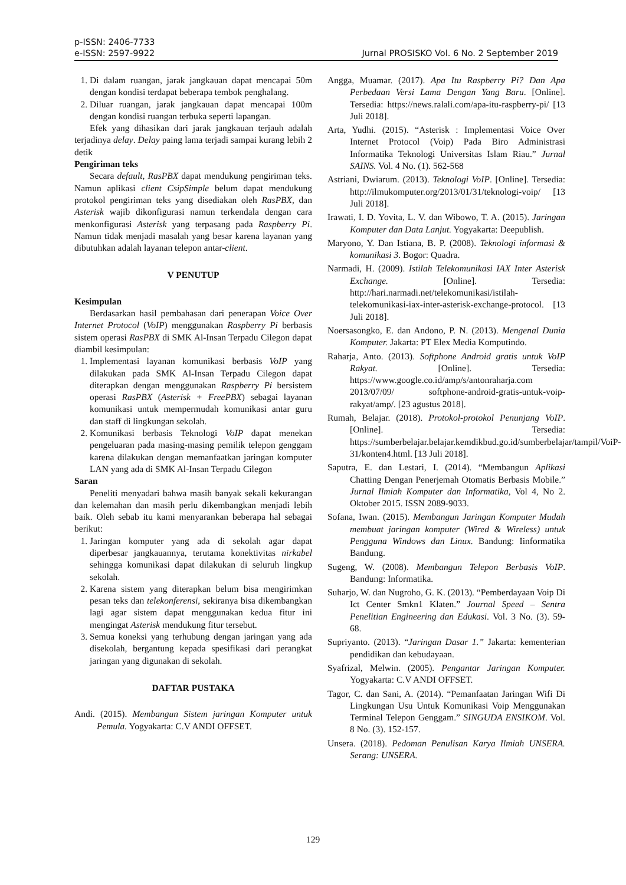p-ISSN: 2406-7733
e-ISSN: 2597-9922
Jurnal PROSISKO Vol. 6 No. 2 September 2019
1. Di dalam ruangan, jarak jangkauan dapat mencapai 50m dengan kondisi terdapat beberapa tembok penghalang.
2. Diluar ruangan, jarak jangkauan dapat mencapai 100m dengan kondisi ruangan terbuka seperti lapangan.
Efek yang dihasikan dari jarak jangkauan terjauh adalah terjadinya delay. Delay paing lama terjadi sampai kurang lebih 2 detik
Pengiriman teks
Secara default, RasPBX dapat mendukung pengiriman teks. Namun aplikasi client CsipSimple belum dapat mendukung protokol pengiriman teks yang disediakan oleh RasPBX, dan Asterisk wajib dikonfigurasi namun terkendala dengan cara menkonfigurasi Asterisk yang terpasang pada Raspberry Pi. Namun tidak menjadi masalah yang besar karena layanan yang dibutuhkan adalah layanan telepon antar-client.
V PENUTUP
Kesimpulan
Berdasarkan hasil pembahasan dari penerapan Voice Over Internet Protocol (VoIP) menggunakan Raspberry Pi berbasis sistem operasi RasPBX di SMK Al-Insan Terpadu Cilegon dapat diambil kesimpulan:
1. Implementasi layanan komunikasi berbasis VoIP yang dilakukan pada SMK Al-Insan Terpadu Cilegon dapat diterapkan dengan menggunakan Raspberry Pi bersistem operasi RasPBX (Asterisk + FreePBX) sebagai layanan komunikasi untuk mempermudah komunikasi antar guru dan staff di lingkungan sekolah.
2. Komunikasi berbasis Teknologi VoIP dapat menekan pengeluaran pada masing-masing pemilik telepon genggam karena dilakukan dengan memanfaatkan jaringan komputer LAN yang ada di SMK Al-Insan Terpadu Cilegon
Saran
Peneliti menyadari bahwa masih banyak sekali kekurangan dan kelemahan dan masih perlu dikembangkan menjadi lebih baik. Oleh sebab itu kami menyarankan beberapa hal sebagai berikut:
1. Jaringan komputer yang ada di sekolah agar dapat diperbesar jangkauannya, terutama konektivitas nirkabel sehingga komunikasi dapat dilakukan di seluruh lingkup sekolah.
2. Karena sistem yang diterapkan belum bisa mengirimkan pesan teks dan telekonferensi, sekiranya bisa dikembangkan lagi agar sistem dapat menggunakan kedua fitur ini mengingat Asterisk mendukung fitur tersebut.
3. Semua koneksi yang terhubung dengan jaringan yang ada disekolah, bergantung kepada spesifikasi dari perangkat jaringan yang digunakan di sekolah.
DAFTAR PUSTAKA
Andi. (2015). Membangun Sistem jaringan Komputer untuk Pemula. Yogyakarta: C.V ANDI OFFSET.
Angga, Muamar. (2017). Apa Itu Raspberry Pi? Dan Apa Perbedaan Versi Lama Dengan Yang Baru. [Online]. Tersedia: https://news.ralali.com/apa-itu-raspberry-pi/ [13 Juli 2018].
Arta, Yudhi. (2015). “Asterisk : Implementasi Voice Over Internet Protocol (Voip) Pada Biro Administrasi Informatika Teknologi Universitas Islam Riau.” Jurnal SAINS. Vol. 4 No. (1). 562-568
Astriani, Dwiarum. (2013). Teknologi VoIP. [Online]. Tersedia: http://ilmukomputer.org/2013/01/31/teknologi-voip/ [13 Juli 2018].
Irawati, I. D. Yovita, L. V. dan Wibowo, T. A. (2015). Jaringan Komputer dan Data Lanjut. Yogyakarta: Deepublish.
Maryono, Y. Dan Istiana, B. P. (2008). Teknologi informasi & komunikasi 3. Bogor: Quadra.
Narmadi, H. (2009). Istilah Telekomunikasi IAX Inter Asterisk Exchange. [Online]. Tersedia: http://hari.narmadi.net/telekomunikasi/istilah-telekomunikasi-iax-inter-asterisk-exchange-protocol. [13 Juli 2018].
Noersasongko, E. dan Andono, P. N. (2013). Mengenal Dunia Komputer. Jakarta: PT Elex Media Komputindo.
Raharja, Anto. (2013). Softphone Android gratis untuk VoIP Rakyat. [Online]. Tersedia: https://www.google.co.id/amp/s/antonraharja.com 2013/07/09/ softphone-android-gratis-untuk-voip-rakyat/amp/. [23 agustus 2018].
Rumah, Belajar. (2018). Protokol-protokol Penunjang VoIP. [Online]. Tersedia: https://sumberbelajar.belajar.kemdikbud.go.id/sumberbelajar/tampil/VoiP-31/konten4.html. [13 Juli 2018].
Saputra, E. dan Lestari, I. (2014). “Membangun Aplikasi Chatting Dengan Penerjemah Otomatis Berbasis Mobile.” Jurnal Ilmiah Komputer dan Informatika, Vol 4, No 2. Oktober 2015. ISSN 2089-9033.
Sofana, Iwan. (2015). Membangun Jaringan Komputer Mudah membuat jaringan komputer (Wired & Wireless) untuk Pengguna Windows dan Linux. Bandung: Iinformatika Bandung.
Sugeng, W. (2008). Membangun Telepon Berbasis VoIP. Bandung: Informatika.
Suharjo, W. dan Nugroho, G. K. (2013). “Pemberdayaan Voip Di Ict Center Smkn1 Klaten.” Journal Speed – Sentra Penelitian Engineering dan Edukasi. Vol. 3 No. (3). 59-68.
Supriyanto. (2013). “Jaringan Dasar 1.” Jakarta: kementerian pendidikan dan kebudayaan.
Syafrizal, Melwin. (2005). Pengantar Jaringan Komputer. Yogyakarta: C.V ANDI OFFSET.
Tagor, C. dan Sani, A. (2014). “Pemanfaatan Jaringan Wifi Di Lingkungan Usu Untuk Komunikasi Voip Menggunakan Terminal Telepon Genggam.” SINGUDA ENSIKOM. Vol. 8 No. (3). 152-157.
Unsera. (2018). Pedoman Penulisan Karya Ilmiah UNSERA. Serang: UNSERA.
129